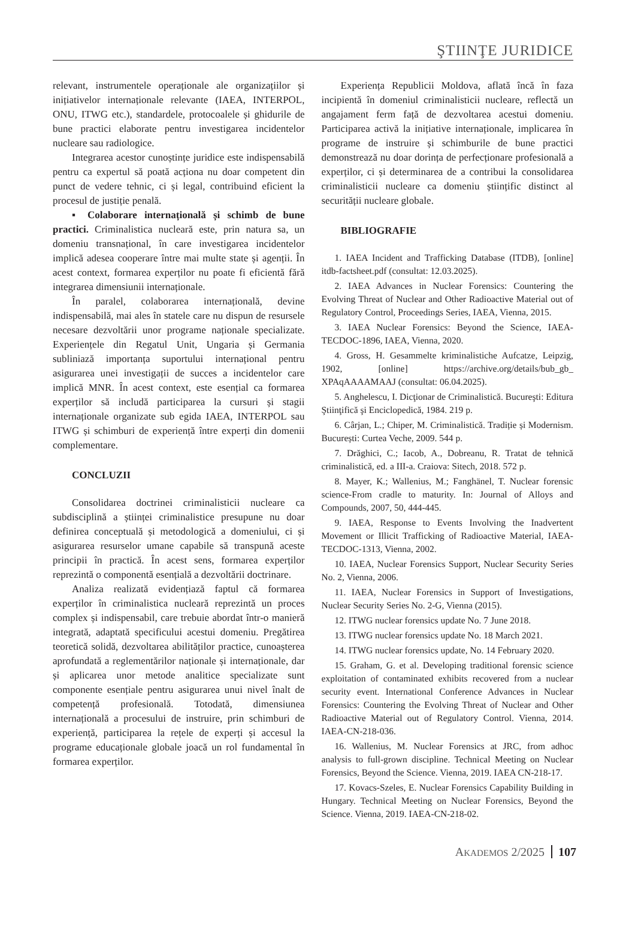ŞTIINŢE JURIDICE
relevant, instrumentele operaționale ale organizațiilor și inițiativelor internaționale relevante (IAEA, INTERPOL, ONU, ITWG etc.), standardele, protocoalele și ghidurile de bune practici elaborate pentru investigarea incidentelor nucleare sau radiologice.
Integrarea acestor cunoștințe juridice este indispensabilă pentru ca expertul să poată acționa nu doar competent din punct de vedere tehnic, ci și legal, contribuind eficient la procesul de justiție penală.
▪ Colaborare internațională și schimb de bune practici. Criminalistica nucleară este, prin natura sa, un domeniu transnațional, în care investigarea incidentelor implică adesea cooperare între mai multe state și agenții. În acest context, formarea experților nu poate fi eficientă fără integrarea dimensiunii internaționale.
În paralel, colaborarea internațională, devine indispensabilă, mai ales în statele care nu dispun de resursele necesare dezvoltării unor programe naționale specializate. Experiențele din Regatul Unit, Ungaria și Germania subliniază importanța suportului internațional pentru asigurarea unei investigații de succes a incidentelor care implică MNR. În acest context, este esențial ca formarea experților să includă participarea la cursuri și stagii internaționale organizate sub egida IAEA, INTERPOL sau ITWG și schimburi de experiență între experți din domenii complementare.
CONCLUZII
Consolidarea doctrinei criminalisticii nucleare ca subdisciplină a științei criminalistice presupune nu doar definirea conceptuală și metodologică a domeniului, ci și asigurarea resurselor umane capabile să transpună aceste principii în practică. În acest sens, formarea experților reprezintă o componentă esențială a dezvoltării doctrinare.
Analiza realizată evidențiază faptul că formarea experților în criminalistica nucleară reprezintă un proces complex și indispensabil, care trebuie abordat într-o manieră integrată, adaptată specificului acestui domeniu. Pregătirea teoretică solidă, dezvoltarea abilităților practice, cunoașterea aprofundată a reglementărilor naționale și internaționale, dar și aplicarea unor metode analitice specializate sunt componente esențiale pentru asigurarea unui nivel înalt de competență profesională. Totodată, dimensiunea internațională a procesului de instruire, prin schimburi de experiență, participarea la rețele de experți și accesul la programe educaționale globale joacă un rol fundamental în formarea experților.
Experiența Republicii Moldova, aflată încă în faza incipientă în domeniul criminalisticii nucleare, reflectă un angajament ferm față de dezvoltarea acestui domeniu. Participarea activă la inițiative internaționale, implicarea în programe de instruire și schimburile de bune practici demonstrează nu doar dorința de perfecționare profesională a experților, ci și determinarea de a contribui la consolidarea criminalisticii nucleare ca domeniu științific distinct al securității nucleare globale.
BIBLIOGRAFIE
1. IAEA Incident and Trafficking Database (ITDB), [online] itdb-factsheet.pdf (consultat: 12.03.2025).
2. IAEA Advances in Nuclear Forensics: Countering the Evolving Threat of Nuclear and Other Radioactive Material out of Regulatory Control, Proceedings Series, IAEA, Vienna, 2015.
3. IAEA Nuclear Forensics: Beyond the Science, IAEA-TECDOC-1896, IAEA, Vienna, 2020.
4. Gross, H. Gesammelte kriminalistiche Aufcatze, Leipzig, 1902, [online] https://archive.org/details/bub_gb_ XPAqAAAAMAAJ (consultat: 06.04.2025).
5. Anghelescu, I. Dicţionar de Criminalistică. Bucureşti: Editura Ştiinţifică şi Enciclopedică, 1984. 219 p.
6. Cârjan, L.; Chiper, M. Criminalistică. Tradiție și Modernism. București: Curtea Veche, 2009. 544 p.
7. Drăghici, C.; Iacob, A., Dobreanu, R. Tratat de tehnică criminalistică, ed. a III-a. Craiova: Sitech, 2018. 572 p.
8. Mayer, K.; Wallenius, M.; Fanghänel, T. Nuclear forensic science-From cradle to maturity. In: Journal of Alloys and Compounds, 2007, 50, 444-445.
9. IAEA, Response to Events Involving the Inadvertent Movement or Illicit Trafficking of Radioactive Material, IAEA-TECDOC-1313, Vienna, 2002.
10. IAEA, Nuclear Forensics Support, Nuclear Security Series No. 2, Vienna, 2006.
11. IAEA, Nuclear Forensics in Support of Investigations, Nuclear Security Series No. 2-G, Vienna (2015).
12. ITWG nuclear forensics update No. 7 June 2018.
13. ITWG nuclear forensics update No. 18 March 2021.
14. ITWG nuclear forensics update, No. 14 February 2020.
15. Graham, G. et al. Developing traditional forensic science exploitation of contaminated exhibits recovered from a nuclear security event. International Conference Advances in Nuclear Forensics: Countering the Evolving Threat of Nuclear and Other Radioactive Material out of Regulatory Control. Vienna, 2014. IAEA-CN-218-036.
16. Wallenius, M. Nuclear Forensics at JRC, from adhoc analysis to full-grown discipline. Technical Meeting on Nuclear Forensics, Beyond the Science. Vienna, 2019. IAEA CN-218-17.
17. Kovacs-Szeles, E. Nuclear Forensics Capability Building in Hungary. Technical Meeting on Nuclear Forensics, Beyond the Science. Vienna, 2019. IAEA-CN-218-02.
AKADEMOS 2/2025 107